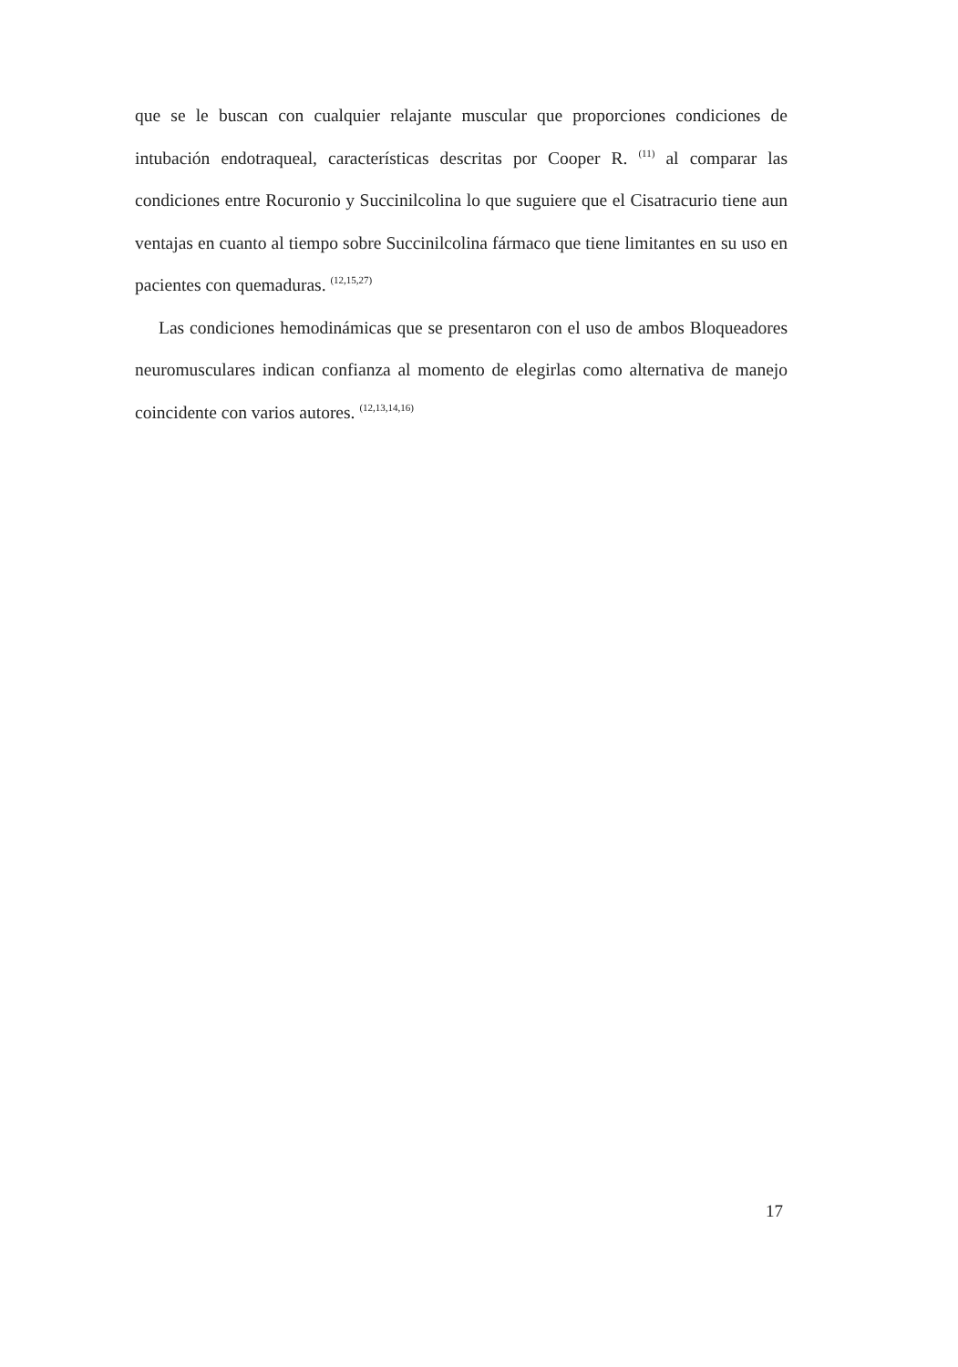que se le buscan con cualquier relajante muscular que proporciones condiciones de intubación endotraqueal, características descritas por Cooper R. <sup>(11)</sup> al comparar las condiciones entre Rocuronio y Succinilcolina lo que suguiere que el Cisatracurio tiene aun ventajas en cuanto al tiempo sobre Succinilcolina fármaco que tiene limitantes en su uso en pacientes con quemaduras. <sup>(12,15,27)</sup>
Las condiciones hemodinámicas que se presentaron con el uso de ambos Bloqueadores neuromusculares indican confianza al momento de elegirlas como alternativa de manejo coincidente con varios autores. <sup>(12,13,14,16)</sup>
17